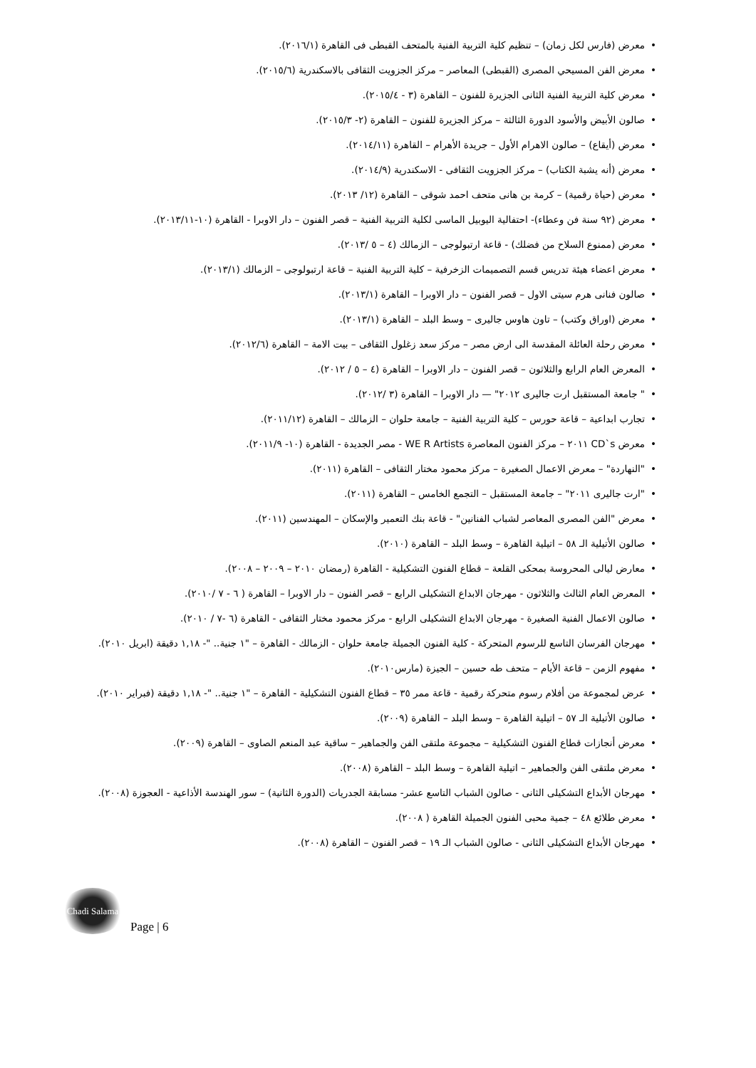• معرض (فارس لكل زمان) – تنظيم كلية التربية الفنية بالمتحف القبطى فى القاهرة (٢٠١٦/١).
• معرض الفن المسيحي المصرى (القبطى) المعاصر – مركز الجزويت الثقافى بالاسكندرية (٢٠١٥/٦).
• معرض كلية التربية الفنية الثانى الجزيرة للفنون – القاهرة (٣ - ٢٠١٥/٤).
• صالون الأبيض والأسود الدورة الثالثة – مركز الجزيرة للفنون – القاهرة (٢- ٢٠١٥/٣).
• معرض (أيقاع) – صالون الاهرام الأول – جريدة الأهرام – القاهرة (٢٠١٤/١١).
• معرض (أنه يشبة الكتاب) – مركز الجزويت الثقافى - الاسكندرية (٢٠١٤/٩).
• معرض (حياة رقمية) – كرمة بن هانى متحف احمد شوقى – القاهرة (١٢/ ٢٠١٣).
• معرض (٩٢ سنة فن وعطاء)- احتفالية اليوبيل الماسى لكلية التربية الفنية – قصر الفنون – دار الاوبرا - القاهرة (١٠-٢٠١٣/١١).
• معرض (ممنوع السلاح من فضلك) - قاعة ارتبولوجى – الزمالك (٤ – ٥ /٢٠١٣).
• معرض اعضاء هيئة تدريس قسم التصميمات الزخرفية – كلية التربية الفنية – قاعة ارتبولوجى – الزمالك (٢٠١٣/١).
• صالون فنانى هرم سيتى الاول – قصر الفنون – دار الاوبرا – القاهرة (٢٠١٣/١).
• معرض (اوراق وكتب) – تاون هاوس جاليرى – وسط البلد – القاهرة (٢٠١٣/١).
• معرض رحلة العائلة المقدسة الى ارض مصر – مركز سعد زغلول الثقافى – بيت الامة – القاهرة (٢٠١٢/٦).
• المعرض العام الرابع والثلاثون – قصر الفنون – دار الاوبرا – القاهرة (٤ – ٥ / ٢٠١٢).
• " جامعة المستقبل ارت جاليرى ٢٠١٢" — دار الاوبرا – القاهرة (٣ /٢٠١٢).
• تجارب ابداعية – قاعة حورس – كلية التربية الفنية – جامعة حلوان – الزمالك – القاهرة (٢٠١١/١٢).
• معرض CD`s ٢٠١١ – مركز الفنون المعاصرة WE R Artists - مصر الجديدة - القاهرة (١٠- ٢٠١١/٩).
• "النهاردة" – معرض الاعمال الصغيرة – مركز محمود مختار الثقافى – القاهرة (٢٠١١).
• "ارت جاليرى ٢٠١١" – جامعة المستقبل – التجمع الخامس – القاهرة (٢٠١١).
• معرض "الفن المصرى المعاصر لشباب الفنانين" - قاعة بنك التعمير والإسكان – المهندسين (٢٠١١).
• صالون الأتيلية الـ ٥٨ – اتيلية القاهرة – وسط البلد – القاهرة (٢٠١٠).
• معارض ليالى المحروسة بمحكى القلعة – قطاع الفنون التشكيلية - القاهرة (رمضان ٢٠١٠ – ٢٠٠٩ – ٢٠٠٨).
• المعرض العام الثالث والثلاثون - مهرجان الابداع التشكيلى الرابع – قصر الفنون – دار الاوبرا – القاهرة ( ٦ - ٧ /٢٠١٠).
• صالون الاعمال الفنية الصغيرة - مهرجان الابداع التشكيلى الرابع - مركز محمود مختار الثقافى - القاهرة (٦ -٧ / ٢٠١٠).
• مهرجان الفرسان التاسع للرسوم المتحركة - كلية الفنون الجميلة جامعة حلوان - الزمالك - القاهرة – "١ جنية.. "- ١,١٨ دقيقة (ابريل ٢٠١٠).
• مفهوم الزمن – قاعة الأيام – متحف طه حسين – الجيزة (مارس٢٠١٠).
• عرض لمجموعة من أفلام رسوم متحركة رقمية - قاعة ممر ٣٥ – قطاع الفنون التشكيلية - القاهرة – "١ جنية.. "- ١,١٨ دقيقة (فبراير ٢٠١٠).
• صالون الأتيلية الـ ٥٧ – اتيلية القاهرة – وسط البلد – القاهرة (٢٠٠٩).
• معرض أنجازات قطاع الفنون التشكيلية – مجموعة ملتقى الفن والجماهير – ساقية عبد المنعم الصاوى – القاهرة (٢٠٠٩).
• معرض ملتقى الفن والجماهير – اتيلية القاهرة – وسط البلد – القاهرة (٢٠٠٨).
• مهرجان الأبداع التشكيلى الثانى - صالون الشباب التاسع عشر- مسابقة الجدريات (الدورة الثانية) – سور الهندسة الأذاعية - العجوزة (٢٠٠٨).
• معرض طلائع ٤٨ – جمية محبى الفنون الجميلة القاهرة ( ٢٠٠٨).
• مهرجان الأبداع التشكيلى الثانى - صالون الشباب الـ ١٩ – قصر الفنون – القاهرة (٢٠٠٨).
Chadi Salama
Page | 6